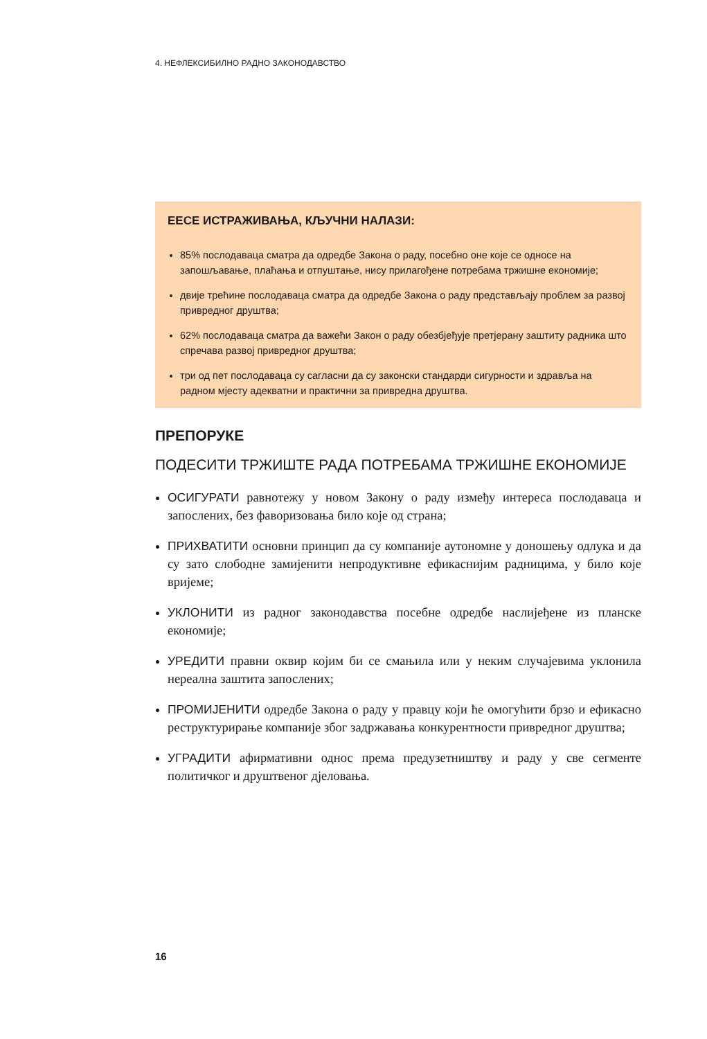4. НЕФЛЕКСИБИЛНО РАДНО ЗАКОНОДАВСТВО
ЕЕСЕ ИСТРАЖИВАЊА, КЉУЧНИ НАЛАЗИ:
85% послодаваца сматра да одредбе Закона о раду, посебно оне које се односе на запошљавање, плаћања и отпуштање, нису прилагођене потребама тржишне економије;
двије трећине послодаваца сматра да одредбе Закона о раду представљају проблем за развој привредног друштва;
62% послодаваца сматра да важећи Закон о раду обезбјеђује претјерану заштиту радника што спречава развој привредног друштва;
три од пет послодаваца су сагласни да су законски стандарди сигурности и здравља на радном мјесту адекватни и практични за привредна друштва.
ПРЕПОРУКЕ
ПОДЕСИТИ ТРЖИШТЕ РАДА ПОТРЕБАМА ТРЖИШНЕ ЕКОНОМИЈЕ
ОСИГУРАТИ равнотежу у новом Закону о раду између интереса послодаваца и запослених, без фаворизовања било које од страна;
ПРИХВАТИТИ основни принцип да су компаније аутономне у доношењу одлука и да су зато слободне замијенити непродуктивне ефикаснијим радницима, у било које вријеме;
УКЛОНИТИ из радног законодавства посебне одредбе наслијеђене из планске економије;
УРЕДИТИ правни оквир којим би се смањила или у неким случајевима уклонила нереална заштита запослених;
ПРОМИЈЕНИТИ одредбе Закона о раду у правцу који ће омогућити брзо и ефикасно реструктурирање компаније због задржавања конкурентности привредног друштва;
УГРАДИТИ афирмативни однос према предузетништву и раду у све сегменте политичког и друштвеног дјеловања.
16